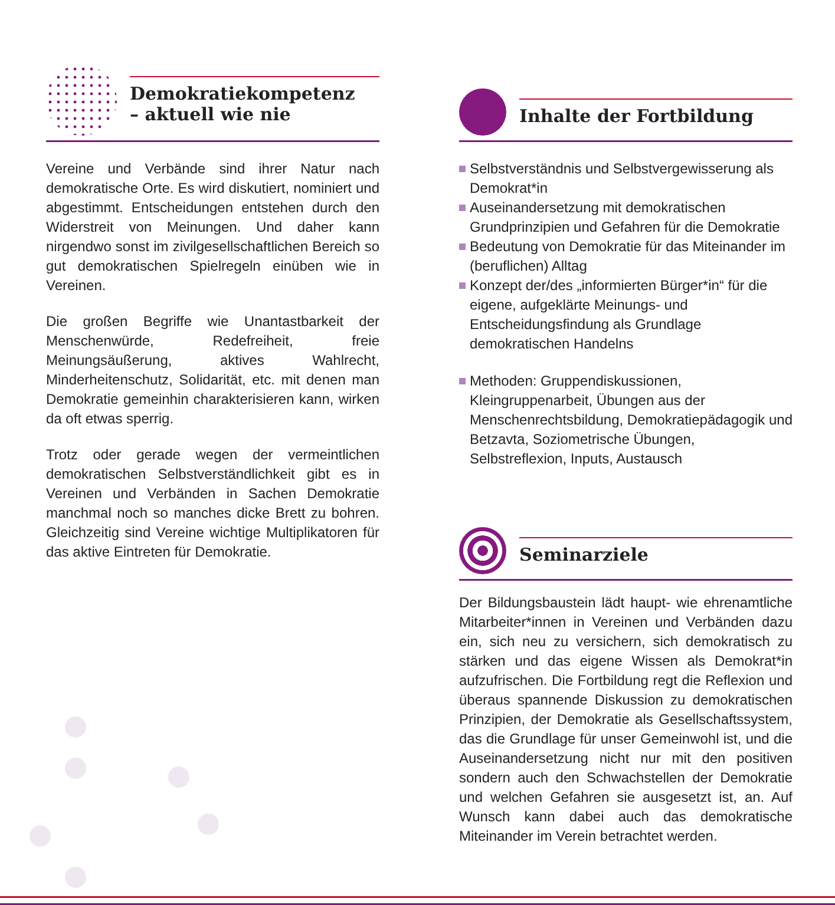Demokratiekompetenz
– aktuell wie nie
Vereine und Verbände sind ihrer Natur nach demokratische Orte. Es wird diskutiert, nominiert und abgestimmt. Entscheidungen entstehen durch den Widerstreit von Meinungen. Und daher kann nirgendwo sonst im zivilgesellschaftlichen Bereich so gut demokratischen Spielregeln einüben wie in Vereinen.
Die großen Begriffe wie Unantastbarkeit der Menschenwürde, Redefreiheit, freie Meinungsäußerung, aktives Wahlrecht, Minderheitenschutz, Solidarität, etc. mit denen man Demokratie gemeinhin charakterisieren kann, wirken da oft etwas sperrig.
Trotz oder gerade wegen der vermeintlichen demokratischen Selbstverständlichkeit gibt es in Vereinen und Verbänden in Sachen Demokratie manchmal noch so manches dicke Brett zu bohren. Gleichzeitig sind Vereine wichtige Multiplikatoren für das aktive Eintreten für Demokratie.
Inhalte der Fortbildung
Selbstverständnis und Selbstvergewisserung als Demokrat*in
Auseinandersetzung mit demokratischen Grundprinzipien und Gefahren für die Demokratie
Bedeutung von Demokratie für das Miteinander im (beruflichen) Alltag
Konzept der/des „informierten Bürger*in“ für die eigene, aufgeklärte Meinungs- und Entscheidungsfindung als Grundlage demokratischen Handelns
Methoden: Gruppendiskussionen, Kleingruppenarbeit, Übungen aus der Menschenrechtsbildung, Demokratiepädagogik und Betzavta, Soziometrische Übungen, Selbstreflexion, Inputs, Austausch
Seminarziele
Der Bildungsbaustein lädt haupt- wie ehrenamtliche Mitarbeiter*innen in Vereinen und Verbänden dazu ein, sich neu zu versichern, sich demokratisch zu stärken und das eigene Wissen als Demokrat*in aufzufrischen. Die Fortbildung regt die Reflexion und überaus spannende Diskussion zu demokratischen Prinzipien, der Demokratie als Gesellschaftssystem, das die Grundlage für unser Gemeinwohl ist, und die Auseinandersetzung nicht nur mit den positiven sondern auch den Schwachstellen der Demokratie und welchen Gefahren sie ausgesetzt ist, an. Auf Wunsch kann dabei auch das demokratische Miteinander im Verein betrachtet werden.